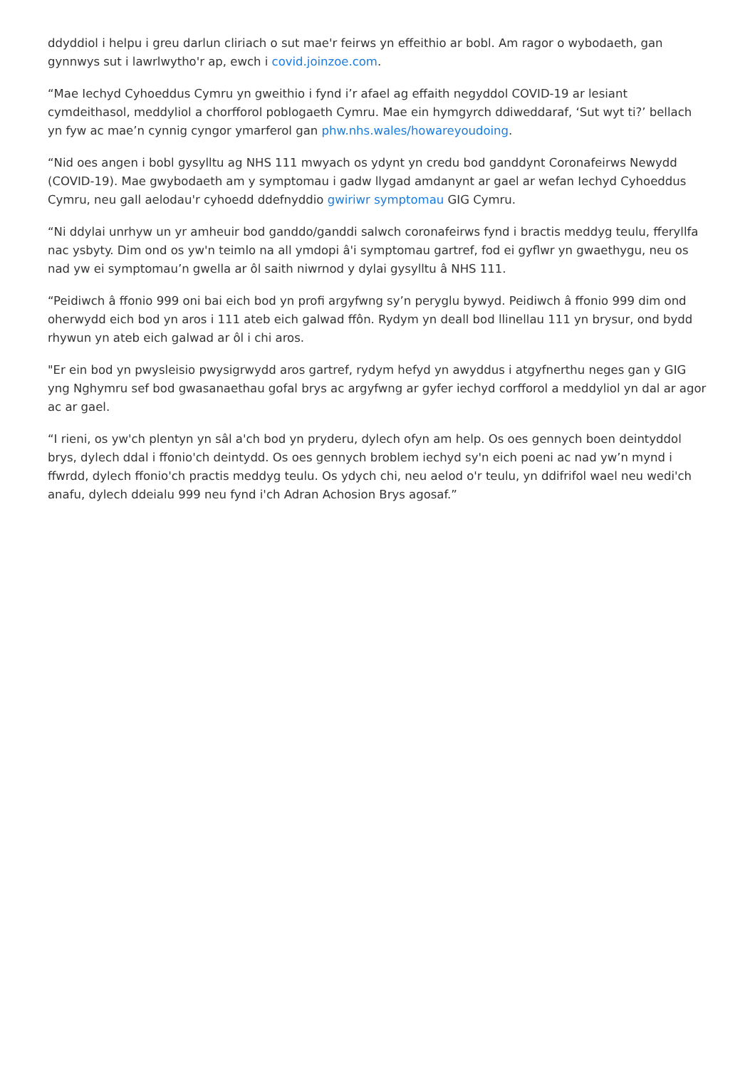ddyddiol i helpu i greu darlun cliriach o sut mae'r feirws yn effeithio ar bobl. Am ragor o wybodaeth, gan gynnwys sut i lawrlwytho'r ap, ewch i covid.joinzoe.com.
“Mae Iechyd Cyhoeddus Cymru yn gweithio i fynd i’r afael ag effaith negyddol COVID-19 ar lesiant cymdeithasol, meddyliol a chorfforol poblogaeth Cymru. Mae ein hymgyrch ddiweddaraf, ‘Sut wyt ti?’ bellach yn fyw ac mae’n cynnig cyngor ymarferol gan phw.nhs.wales/howareyoudoing.
“Nid oes angen i bobl gysylltu ag NHS 111 mwyach os ydynt yn credu bod ganddynt Coronafeirws Newydd (COVID-19). Mae gwybodaeth am y symptomau i gadw llygad amdanynt ar gael ar wefan Iechyd Cyhoeddus Cymru, neu gall aelodau'r cyhoedd ddefnyddio gwiriwr symptomau GIG Cymru.
“Ni ddylai unrhyw un yr amheuir bod ganddo/ganddi salwch coronafeirws fynd i bractis meddyg teulu, fferyllfa nac ysbyty. Dim ond os yw'n teimlo na all ymdopi â'i symptomau gartref, fod ei gyflwr yn gwaethygu, neu os nad yw ei symptomau’n gwella ar ôl saith niwrnod y dylai gysylltu â NHS 111.
“Peidiwch â ffonio 999 oni bai eich bod yn profi argyfwng sy’n peryglu bywyd. Peidiwch â ffonio 999 dim ond oherwydd eich bod yn aros i 111 ateb eich galwad ffôn. Rydym yn deall bod llinellau 111 yn brysur, ond bydd rhywun yn ateb eich galwad ar ôl i chi aros.
"Er ein bod yn pwysleisio pwysigrwydd aros gartref, rydym hefyd yn awyddus i atgyfnerthu neges gan y GIG yng Nghymru sef bod gwasanaethau gofal brys ac argyfwng ar gyfer iechyd corfforol a meddyliol yn dal ar agor ac ar gael.
“I rieni, os yw'ch plentyn yn sâl a'ch bod yn pryderu, dylech ofyn am help. Os oes gennych boen deintyddol brys, dylech ddal i ffonio'ch deintydd. Os oes gennych broblem iechyd sy'n eich poeni ac nad yw’n mynd i ffwrdd, dylech ffonio'ch practis meddyg teulu. Os ydych chi, neu aelod o'r teulu, yn ddifrifol wael neu wedi'ch anafu, dylech ddeialu 999 neu fynd i'ch Adran Achosion Brys agosaf.”